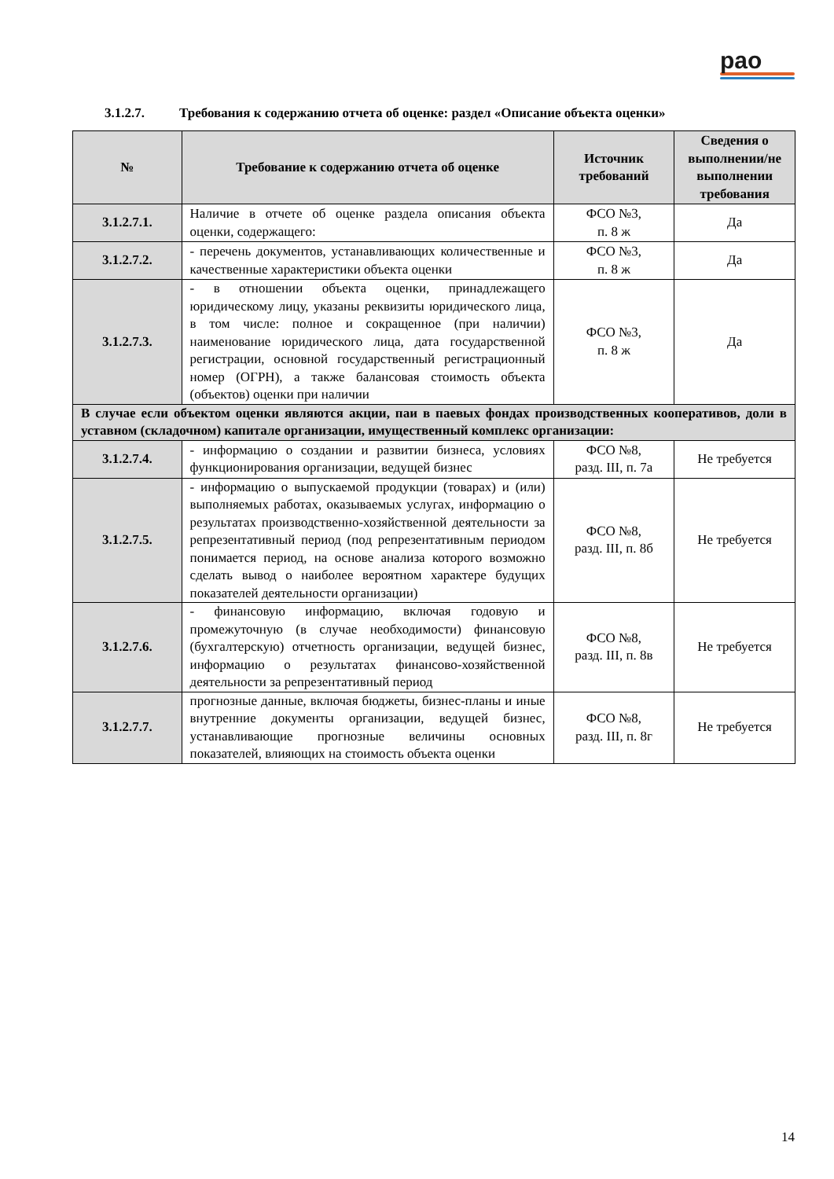рао
3.1.2.7. Требования к содержанию отчета об оценке: раздел «Описание объекта оценки»
| № | Требование к содержанию отчета об оценке | Источник требований | Сведения о выполнении/не выполнении требования |
| --- | --- | --- | --- |
| 3.1.2.7.1. | Наличие в отчете об оценке раздела описания объекта оценки, содержащего: | ФСО №3, п. 8 ж | Да |
| 3.1.2.7.2. | - перечень документов, устанавливающих количественные и качественные характеристики объекта оценки | ФСО №3, п. 8 ж | Да |
| 3.1.2.7.3. | - в отношении объекта оценки, принадлежащего юридическому лицу, указаны реквизиты юридического лица, в том числе: полное и сокращенное (при наличии) наименование юридического лица, дата государственной регистрации, основной государственный регистрационный номер (ОГРН), а также балансовая стоимость объекта (объектов) оценки при наличии | ФСО №3, п. 8 ж | Да |
| В случае если объектом оценки являются акции, паи в паевых фондах производственных кооперативов, доли в уставном (складочном) капитале организации, имущественный комплекс организации: | | | |
| 3.1.2.7.4. | - информацию о создании и развитии бизнеса, условиях функционирования организации, ведущей бизнес | ФСО №8, разд. III, п. 7а | Не требуется |
| 3.1.2.7.5. | - информацию о выпускаемой продукции (товарах) и (или) выполняемых работах, оказываемых услугах, информацию о результатах производственно-хозяйственной деятельности за репрезентативный период (под репрезентативным периодом понимается период, на основе анализа которого возможно сделать вывод о наиболее вероятном характере будущих показателей деятельности организации) | ФСО №8, разд. III, п. 8б | Не требуется |
| 3.1.2.7.6. | - финансовую информацию, включая годовую и промежуточную (в случае необходимости) финансовую (бухгалтерскую) отчетность организации, ведущей бизнес, информацию о результатах финансово-хозяйственной деятельности за репрезентативный период | ФСО №8, разд. III, п. 8в | Не требуется |
| 3.1.2.7.7. | прогнозные данные, включая бюджеты, бизнес-планы и иные внутренние документы организации, ведущей бизнес, устанавливающие прогнозные величины основных показателей, влияющих на стоимость объекта оценки | ФСО №8, разд. III, п. 8г | Не требуется |
14